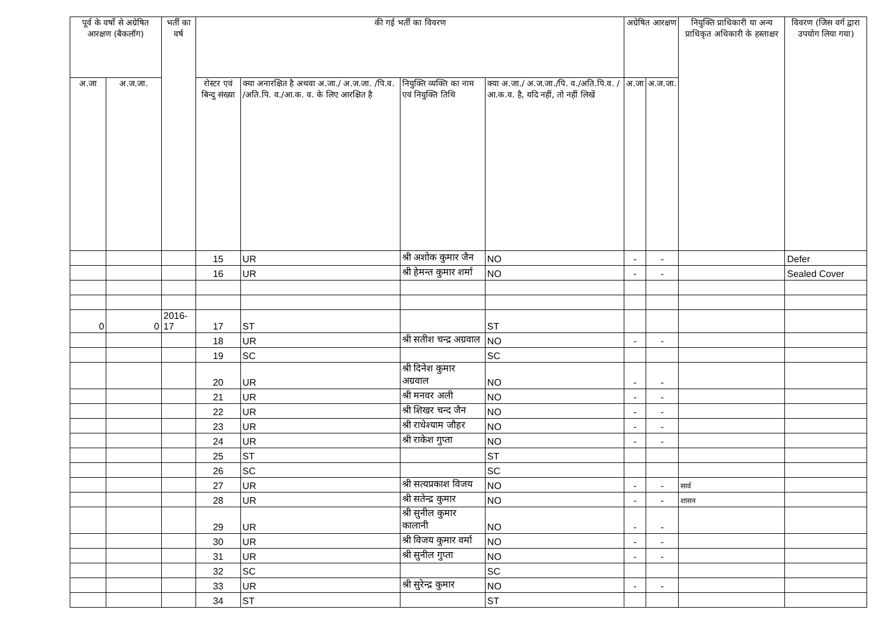| पूर्व के वर्षो से अग्रेषित आरक्षण (बैकलॉग) | | भर्ती का वर्ष | की गई भर्ती का विवरण | | | | अग्रेषित आरक्षण | | नियुक्ति प्राधिकारी या अन्य प्राधिकृत अधिकारी के हस्ताक्षर | विवरण (जिस वर्ग द्वारा उपयोग लिया गया) |
| --- | --- | --- | --- | --- | --- | --- | --- | --- | --- | --- |
| अ.जा | अ.ज.जा. | | रोस्टर एवं बिन्दु संख्या | क्या अनारक्षित है अथवा अ.जा./ अ.ज.जा. /पि.व. /अति.पि. व./आ.क. व. के लिए आरक्षित है | नियुक्ति व्यक्ति का नाम एवं नियुक्ति तिथि | क्या अ.जा./ अ.ज.जा./पि. व./अति.पि.व. /आ.क.व. है, यदि नहीं, तो नहीं लिखें | अ.जा | अ.ज.जा. | | |
| | | | 15 | UR | श्री अशोक कुमार जैन | NO | - | - | | Defer |
| | | | 16 | UR | श्री हेमन्त कुमार शर्मा | NO | - | - | | Sealed Cover |
| 0 | 0 | 2016-17 | 17 | ST | | ST | | | | |
| | | | 18 | UR | श्री सतीश चन्द्र अग्रवाल | NO | - | - | | |
| | | | 19 | SC | | SC | | | | |
| | | | 20 | UR | श्री दिनेश कुमार अग्रवाल | NO | - | - | | |
| | | | 21 | UR | श्री मनवर अली | NO | - | - | | |
| | | | 22 | UR | श्री शिखर चन्द जैन | NO | - | - | | |
| | | | 23 | UR | श्री राधेश्याम जौहर | NO | - | - | | |
| | | | 24 | UR | श्री राकेश गुप्ता | NO | - | - | | |
| | | | 25 | ST | | ST | | | | |
| | | | 26 | SC | | SC | | | | |
| | | | 27 | UR | श्री सत्यप्रकाश विजय | NO | - | - | सार्व | |
| | | | 28 | UR | श्री सतेन्द्र कुमार | NO | - | - | शासन | |
| | | | 29 | UR | श्री सुनील कुमार कालानी | NO | - | - | | |
| | | | 30 | UR | श्री विजय कुमार वर्मा | NO | - | - | | |
| | | | 31 | UR | श्री सुनील गुप्ता | NO | - | - | | |
| | | | 32 | SC | | SC | | | | |
| | | | 33 | UR | श्री सुरेन्द्र कुमार | NO | - | - | | |
| | | | 34 | ST | | ST | | | | |